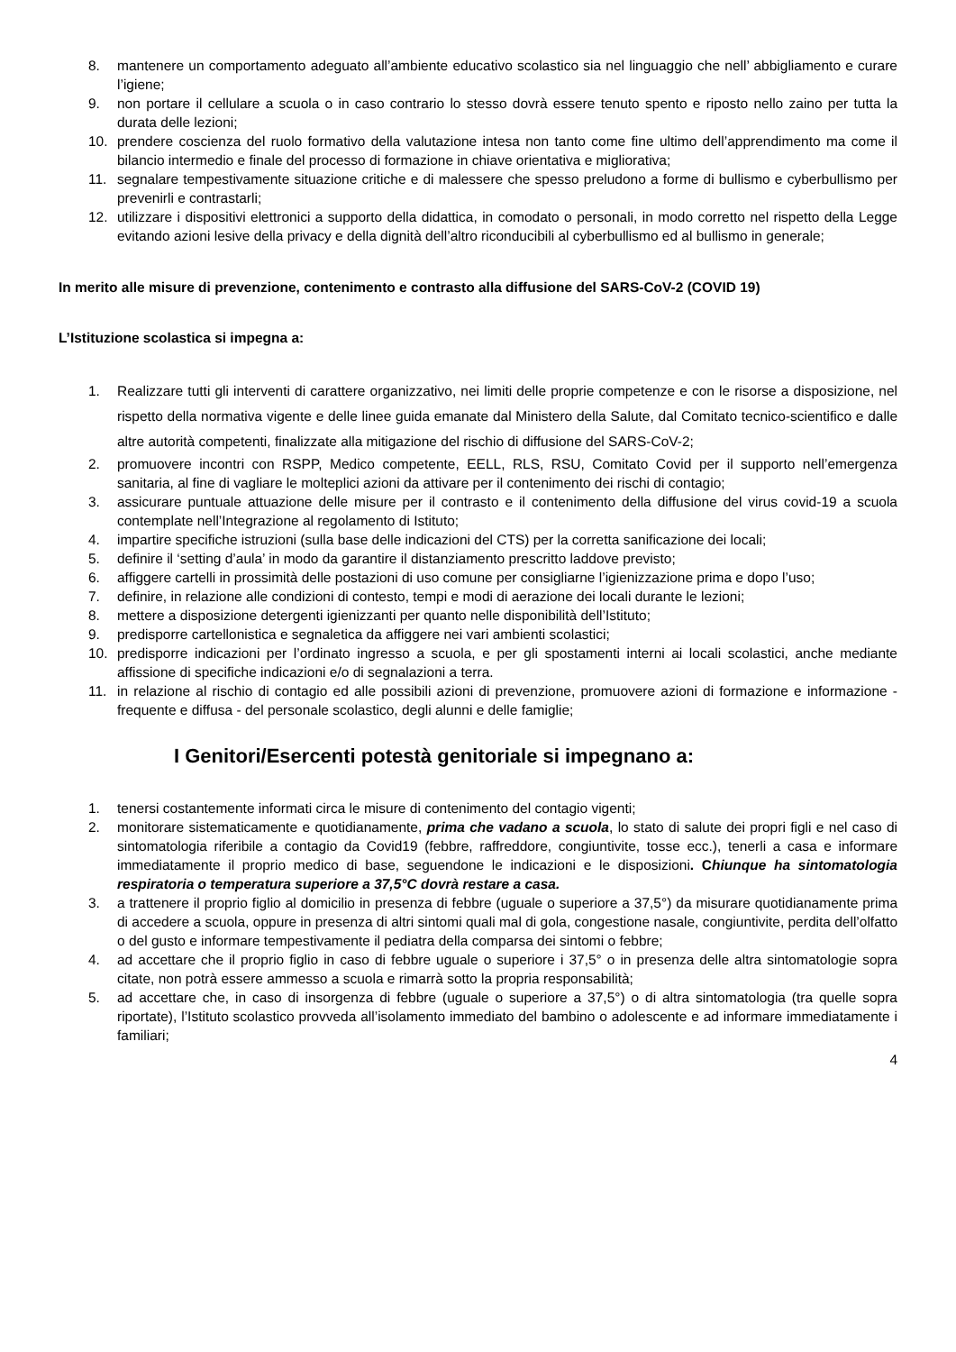8. mantenere un comportamento adeguato all’ambiente educativo scolastico sia nel linguaggio che nell’ abbigliamento e curare l’igiene;
9. non portare il cellulare a scuola o in caso contrario lo stesso dovrà essere tenuto spento e riposto nello zaino per tutta la durata delle lezioni;
10. prendere coscienza del ruolo formativo della valutazione intesa non tanto come fine ultimo dell’apprendimento ma come il bilancio intermedio e finale del processo di formazione in chiave orientativa e migliorativa;
11. segnalare tempestivamente situazione critiche e di malessere che spesso preludono a forme di bullismo e cyberbullismo per prevenirli e contrastarli;
12. utilizzare i dispositivi elettronici a supporto della didattica, in comodato o personali, in modo corretto nel rispetto della Legge evitando azioni lesive della privacy e della dignità dell’altro riconducibili al cyberbullismo ed al bullismo in generale;
In merito alle misure di prevenzione, contenimento e contrasto alla diffusione del SARS-CoV-2 (COVID 19)
L’Istituzione scolastica si impegna a:
1. Realizzare tutti gli interventi di carattere organizzativo, nei limiti delle proprie competenze e con le risorse a disposizione, nel rispetto della normativa vigente e delle linee guida emanate dal Ministero della Salute, dal Comitato tecnico-scientifico e dalle altre autorità competenti, finalizzate alla mitigazione del rischio di diffusione del SARS-CoV-2;
2. promuovere incontri con RSPP, Medico competente, EELL, RLS, RSU, Comitato Covid per il supporto nell’emergenza sanitaria, al fine di vagliare le molteplici azioni da attivare per il contenimento dei rischi di contagio;
3. assicurare puntuale attuazione delle misure per il contrasto e il contenimento della diffusione del virus covid-19 a scuola contemplate nell’Integrazione al regolamento di Istituto;
4. impartire specifiche istruzioni (sulla base delle indicazioni del CTS) per la corretta sanificazione dei locali;
5. definire il ‘setting d’aula’ in modo da garantire il distanziamento prescritto laddove previsto;
6. affiggere cartelli in prossimità delle postazioni di uso comune per consigliarne l’igienizzazione prima e dopo l’uso;
7. definire, in relazione alle condizioni di contesto, tempi e modi di aerazione dei locali durante le lezioni;
8. mettere a disposizione detergenti igienizzanti per quanto nelle disponibilità dell’Istituto;
9. predisporre cartellonistica e segnaletica da affiggere nei vari ambienti scolastici;
10. predisporre indicazioni per l’ordinato ingresso a scuola, e per gli spostamenti interni ai locali scolastici, anche mediante affissione di specifiche indicazioni e/o di segnalazioni a terra.
11. in relazione al rischio di contagio ed alle possibili azioni di prevenzione, promuovere azioni di formazione e informazione - frequente e diffusa - del personale scolastico, degli alunni e delle famiglie;
I Genitori/Esercenti potestà genitoriale si impegnano a:
1. tenersi costantemente informati circa le misure di contenimento del contagio vigenti;
2. monitorare sistematicamente e quotidianamente, prima che vadano a scuola, lo stato di salute dei propri figli e nel caso di sintomatologia riferibile a contagio da Covid19 (febbre, raffreddore, congiuntivite, tosse ecc.), tenerli a casa e informare immediatamente il proprio medico di base, seguendone le indicazioni e le disposizioni. Chiunque ha sintomatologia respiratoria o temperatura superiore a 37,5°C dovrà restare a casa.
3. a trattenere il proprio figlio al domicilio in presenza di febbre (uguale o superiore a 37,5°) da misurare quotidianamente prima di accedere a scuola, oppure in presenza di altri sintomi quali mal di gola, congestione nasale, congiuntivite, perdita dell’olfatto o del gusto e informare tempestivamente il pediatra della comparsa dei sintomi o febbre;
4. ad accettare che il proprio figlio in caso di febbre uguale o superiore i 37,5° o in presenza delle altra sintomatologie sopra citate, non potrà essere ammesso a scuola e rimarrà sotto la propria responsabilità;
5. ad accettare che, in caso di insorgenza di febbre (uguale o superiore a 37,5°) o di altra sintomatologia (tra quelle sopra riportate), l’Istituto scolastico provveda all’isolamento immediato del bambino o adolescente e ad informare immediatamente i familiari;
4